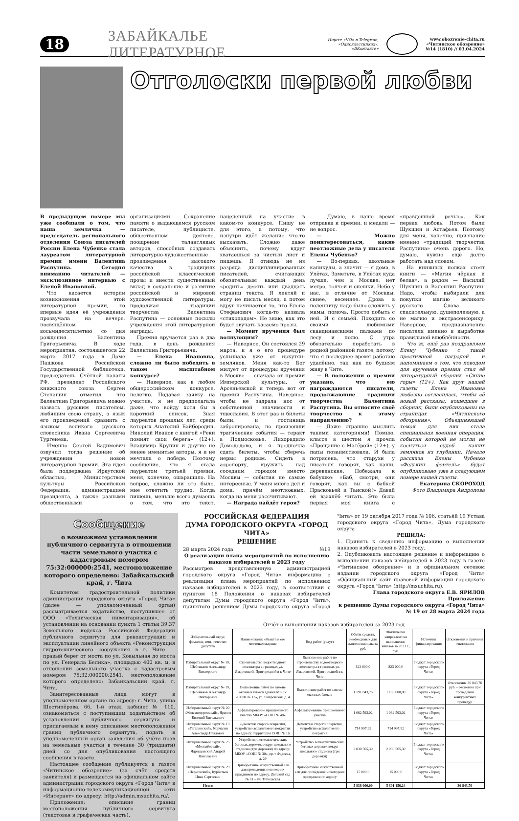18 ЗАБАЙКАЛЬЕ ЛИТЕРАТУРНОЕ
Ищите «ЧО» в Telegram, «Одноклассниках», «ВКонтакте»
www.obozrenie-chita.ru
«Читинское обозрение»
№14 (1810) // 03.04.2024
Отголоски первой любви
В предыдущем номере мы уже сообщали о том, что наша землячка — председатель регионального отделения Союза писателей России Елена Чубенко стала лауреатом литературной премии имени Валентина Распутина. Сегодня вниманию читателей — эксклюзивное интервью с Еленой Ивановной.
Что касается истории возникновения этой литературной премии, то впервые идея её учреждения прозвучала на вечере, посвящённом восьмидесятилетию со дня рождения Валентина Григорьевича. В ходе мероприятия, состоявшегося 22 марта 2017 года в Доме Пашкова Российской Государственной библиотеки, председатель Счётной палаты РФ, президент Российского книжного союза Сергей Степашин отметил, что Валентина Григорьевича можно назвать русским писателем, любящим свою страну, а язык его произведений сравнить с языком великого русского словесника Ивана Сергеевича Тургенева.
Именно Сергей Вадимович озвучил тогда решение об учреждении новой литературной премии. Эта идея была поддержана Иркутской областью, Министерством культуры Российской Федерации, администрацией президента, а также разными общественными организациями. Сохранение памяти о выдающемся русском писателе, публицисте, общественном деятеле, поощрение талантливых авторов, способных создавать литературно-художественные произведения высокого качества в традициях российской классической прозы и внести существенный вклад в сохранение и развитие российской и мировой художественной литературы, продолжая традиции творчества Валентина Распутина — основные посылы учреждения этой литературной награды.
Премия вручается раз в два года, в день рождения Валентина Григорьевича.
— Елена Ивановна, сложно ли было победить в таком масштабном конкурсе?
— Наверное, как в любом общероссийском конкурсе, нелегко. Подавая заявку на участие, я не предполагала даже, что войду хотя бы в короткий список. Зная лауреатов прошлых лет, среди которых Анатолий Байбородин, Николай Иванов с книгой «Реки помнят свои берега» (12+), Владимир Крупин и другие не менее именитые авторы, я и не мечтала о победе. Поэтому сообщение, что я стала лауреатом третьей премии, меня, конечно, ошарашило. На вопрос, сложно ли это было, мне ответить трудно. Когда пишешь, меньше всего думаешь о том, что это текст, нацеленный на участие в каком-то конкурсе. Пишу не для этого, а потому, что изнутри идёт желание что-то высказать. Сложно даже объяснить, почему вдруг хватаешься за чистый лист и пишешь. Я отнюдь не из разряда дисциплинированных писателей, считающих обязательным каждый день «родить» десять или двадцать страниц текста. Я лентяй и могу не писать месяц, а потом вдруг начинается то, что Елена Стефанович когда-то назвала «стихопадом». Не знаю, как это будет звучать касаемо прозы.
— Момент вручения был волнующим?
— Наверное. Он состоялся 29 марта, и я о его процедуре услышала уже от иркутян-земляков. Меня как-то Бог милует от процедуры вручения в Москве — сначала от премии Имперской культуры, от Арсеньевской и теперь вот от премии Распутина. Наверное, чтобы не задрала нос от собственной значимости и тщеславия. В этот раз и билеты были, и гостиница забронирована, но произошли трагические события — теракт в Подмосковье. Лихорадило Домодедово, и я предпочла сдать билеты, чтобы сберечь нервы родным. Сидеть в аэропорту, кружить над соседним городом вместо Москвы — события не самые интересные. У меня много дел и дома, причём неотложных, когда на меня рассчитывают.
— Награда найдёт героя?
— Думаю, в наше время отправка и премии, и медали — не вопрос.
— Можно поинтересоваться, какие неотложные дела у писателя Елены Чубенко?
— Во-первых, школьные каникулы, а значит — я дома, в Улётах. Заметьте, в Улётах куда лучше, чем в Москве: нет метро, толчеи и спешки. Небо у нас, в отличие от Москвы, синее, весеннее. Дрова в поленницу надо было сложить у мамы, помочь. Просто побыть с ней. И с семьёй. Походить со своими любимыми скандинавскими палками по лесу и полю. С утра обязательно поработать в родной районной газете, потому что я последнее время работаю удалённо, так как по будням живу в Чите.
— В положении о премии указано, что ею награждаются писатели, продолжающие традиции творчества Валентина Распутина. Вы относите своё творчество к этому направлению?
— Даже страшно мыслить такими категориями! Помню, классе в шестом я прочла «Прощание с Матёрой» (12+), у папы позаимствовала. И была потрясена, что старухи у писателя говорят, как наши, деревенские. Побежала к бабушке: «Баб, смотри, они говорят, как вы с бабкой Прасковьей и Таиской!» Давай ей взахлёб читать. Это была первая моя книга с «правдешной речью». Как первая любовь. Потом были Шукшин и Астафьев. Поэтому для меня, конечно, признание именно «традиций творчества Распутина» очень дорого. Но, думаю, нужно ещё долго работать над словом.
На книжных полках стоят книги — «Магия чёрная и белая», а рядом — Василий Шукшин и Валентин Распутин. Надо, чтобы выбирали для покупки магию великого русского Слова — спасительную, душеполезную, а не магию и экстрасенсорику. Наверное, предназначение писателя именно в выработке правильной влюблённости.
Что ж, ещё раз поздравляем Елену Чубенко с такой престижной наградой и напоминаем о том, что поводом для вручения премии стал её литературный сборник «Синие горы» (12+). Как друг нашей газеты Елена Ивановна любезно согласилась, чтобы её новый рассказы, вошедшие в сборник, были опубликованы на страницах «Читинского обозрения». Объединяющей темой для них стала специальная военная операция, события которой не могли не коснуться судеб наших земляков из глубинки. Начало рассказа Елены Чубенко «Федькин фортель» будет опубликовано уже в следующем номере нашей газеты.
Екатерина СКОРОХОД
Фото Владимира Андропова
Сообщение
о возможном установлении публичного сервитута в отношении части земельного участка с кадастровым номером 75:32:000000:2541, местоположение которого определено: Забайкальский край, г. Чита
Комитетом градостроительной политики администрации городского округа «Город Чита» (далее — уполномоченный орган) рассматривается ходатайство, поступившее от ООО «Техническая инвентаризация», об установлении на основании пункта 1 статьи 39.37 Земельного кодекса Российской Федерации публичного сервитута для реконструкции и эксплуатации линейного объекта «Реконструкция гидротехнического сооружения в г. Чите — правый берег от моста по ул. Ковыльная до моста по ул. Генерала Белика», площадью 400 кв. м, в отношении земельного участка с кадастровым номером 75:32:000000:2541, местоположение которого определено: Забайкальский край, г. Чита.
Заинтересованные лица могут в уполномоченном органе по адресу: г. Чита, улица Шестипёрова, 66, 1-й этаж, кабинет № 110, ознакомиться с поступившим ходатайством об установлении публичного сервитута и прилагаемым к нему описанием местоположения границ публичного сервитута, подать в уполномоченный орган заявления об учёте прав на земельные участки в течение 30 (тридцати) дней со дня опубликования настоящего сообщения в газете.
Настоящее сообщение публикуется в газете «Читинское обозрение» (за счёт средств заявителя) и размещается на официальном сайте администрации городского округа «Город Чита» в информационно-телекоммуникационной сети «Интернет» по адресу: http://admin.msuchita.ru/.
Приложение: описание границ местоположения публичного сервитута (текстовая и графическая часть).
РОССИЙСКАЯ ФЕДЕРАЦИЯ
ДУМА ГОРОДСКОГО ОКРУГА «ГОРОД ЧИТА»
РЕШЕНИЕ
28 марта 2024 года №19
О реализации плана мероприятий по исполнению наказов избирателей в 2023 году
Рассмотрев представленную администрацией городского округа «Город Чита» информацию о реализации плана мероприятий по исполнению наказов избирателей в 2023 году, в соответствии с пунктом 18 Положения о наказах избирателей депутатам Думы городского округа «Город Чита», принятого решением Думы городского округа «Город Чита» от 19 октября 2017 года № 106, статьёй 19 Устава городского округа «Город Чита», Дума городского округа
РЕШИЛА:
1. Принять к сведению информацию о выполнении наказов избирателей в 2023 году.
2. Опубликовать настоящее решение и информацию о выполнении наказов избирателей в 2023 году в газете «Читинское обозрение» и в официальном сетевом издании городского округа «Город Чита» «Официальный сайт правовой информации городского округа «Город Чита» (http://msuchita.ru).
Глава городского округа Е.В. ЯРИЛОВ
Приложение
к решению Думы городского округа «Город Чита»
№ 19 от 28 марта 2024 года
Отчёт о выполнении наказов избирателей за 2023 год
| Избирательный округ, фамилия, имя, отчество депутата | Наименование объекта и его местонахождение | Вид работ (услуг) | Объём средств, необходимых для выполнения наказа, руб. | Фактически направлено на выполнение наказов за 2023 г., руб. | Источник финансирования | Отклонения и причины отклонения |
| --- | --- | --- | --- | --- | --- | --- |
| Избирательный округ № 19, Щебеньков Александр Викторович | Строительство водоотводного коллектора в границах ул. Ямаровской, Пригородной в г. Чите | Выполнение работ по строительству водоотводного коллектора в границах ул. Ямаровской, Пригородной в г. Чите | 823 000,0 | 823 000,0 | Бюджет городского округа «Город Чита» | |
| Избирательный округ № 19, Щебеньков Александр Викторович | Выполнение работ по замене оконных блоков здания МБОУ «СОШ № 17», ул. Ямаровская, д. 4 | Выполнение работ по замене оконных блоков | 1 191 843,76 | 1 155 000,00 | Бюджет городского округа «Город Чита» | Отклонение 36 843,76 руб. – экономия при проведении конкурентных процедур |
| Избирательный округ № 20 «Железнодорожный», Ярилов Евгений Витальевич | Асфальтирование пришкольного участка МБОУ «СОШ № 48» | Асфальтирование пришкольного участка | 1 062 593,02 | 1 062 593,02 | Бюджет городского округа «Город Чита» | |
| Избирательный округ № 13 «Гагаринский», Корчагин Александр Павлович | Демонтаж старого покрытия, устройство асфальтового покрытия по адресу: территория СОШ № 16 | Демонтаж старого покрытия, устройство асфальтового покрытия | 714 997,92 | 714 997,92 | Бюджет городского округа «Город Чита» | |
| Избирательный округ № 25 «Молодёжный», Ядрищенский Андрей Николаевич | Устройство легкоатлетических беговых дорожек вокруг школьного стадиона (три дорожки) по адресу: МБОУ «СОШ № 30», пр-т Фадеева, д. 29 | Устройство легкоатлетических беговых дорожек вокруг школьного стадиона (три дорожки) | 2 030 565,30 | 2 030 565,30 | Бюджет городского округа «Город Чита» | |
| Избирательный округ № 29 «Черновский», Курбетьев Иван Сергеевич | Приобретение искусственной ели для проведения новогодних праздников по адресу: Детский сад № 11 – ул. Тобольская | Приобретение искусственной ели для проведения новогодних праздников по адресу | 15 000,0 | 15 000,0 | Бюджет городского округа «Город Чита» | |
| Итого | | | 5 838 000,00 | 5 801 156,24 | | 36 843,76 |